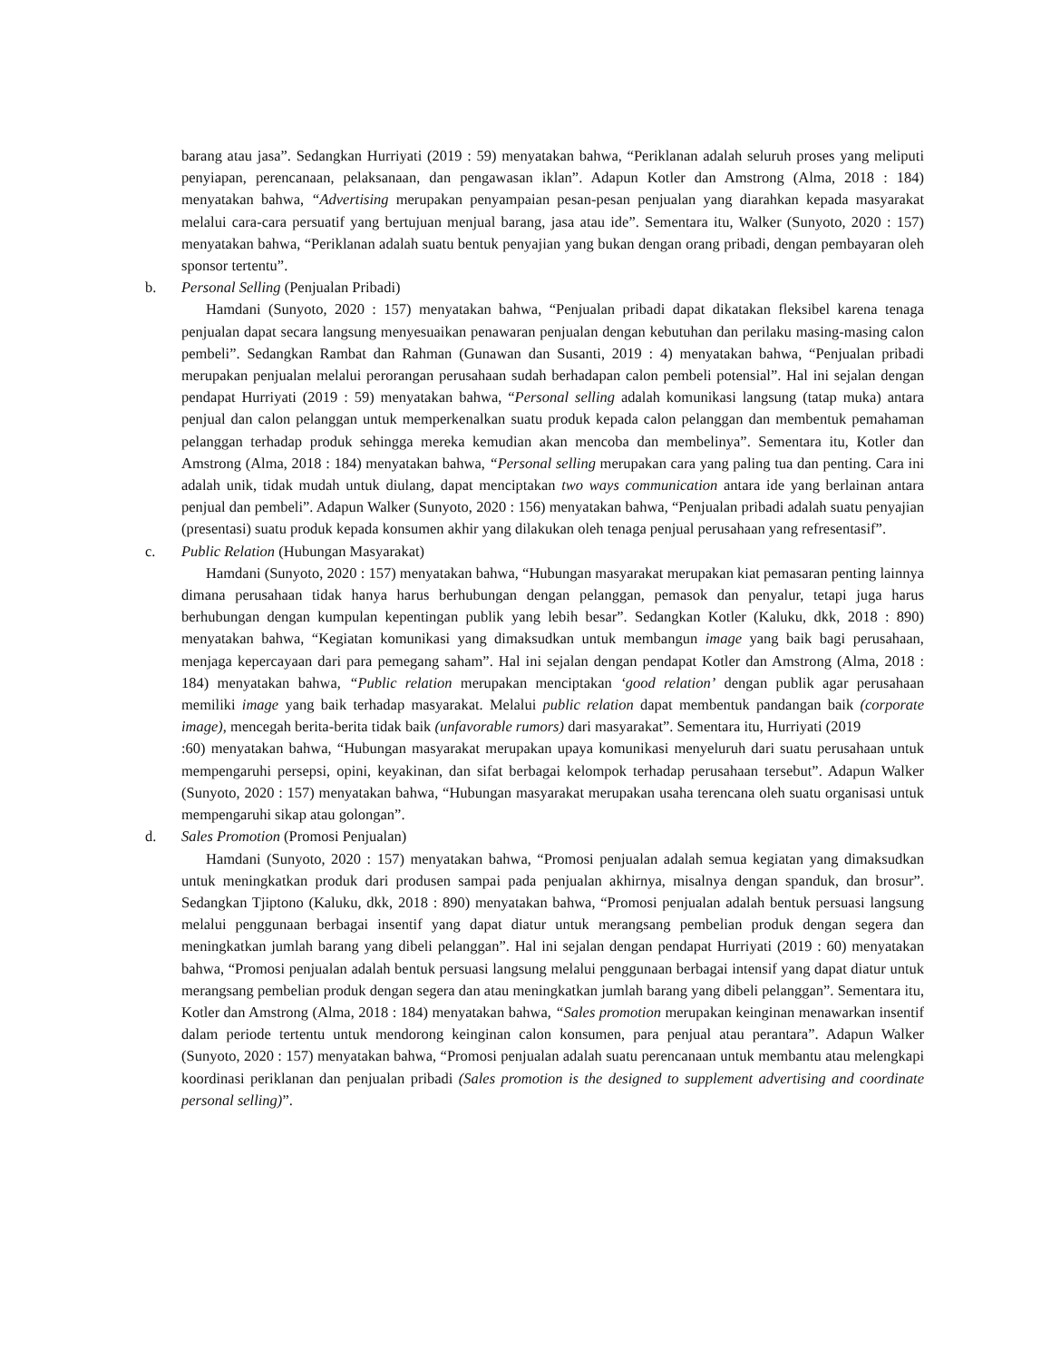barang atau jasa”. Sedangkan Hurriyati (2019 : 59) menyatakan bahwa, “Periklanan adalah seluruh proses yang meliputi penyiapan, perencanaan, pelaksanaan, dan pengawasan iklan”. Adapun Kotler dan Amstrong (Alma, 2018 : 184) menyatakan bahwa, “Advertising merupakan penyampaian pesan-pesan penjualan yang diarahkan kepada masyarakat melalui cara-cara persuatif yang bertujuan menjual barang, jasa atau ide”. Sementara itu, Walker (Sunyoto, 2020 : 157) menyatakan bahwa, “Periklanan adalah suatu bentuk penyajian yang bukan dengan orang pribadi, dengan pembayaran oleh sponsor tertentu”.
b. Personal Selling (Penjualan Pribadi)
Hamdani (Sunyoto, 2020 : 157) menyatakan bahwa, “Penjualan pribadi dapat dikatakan fleksibel karena tenaga penjualan dapat secara langsung menyesuaikan penawaran penjualan dengan kebutuhan dan perilaku masing-masing calon pembeli”. Sedangkan Rambat dan Rahman (Gunawan dan Susanti, 2019 : 4) menyatakan bahwa, “Penjualan pribadi merupakan penjualan melalui perorangan perusahaan sudah berhadapan calon pembeli potensial”. Hal ini sejalan dengan pendapat Hurriyati (2019 : 59) menyatakan bahwa, “Personal selling adalah komunikasi langsung (tatap muka) antara penjual dan calon pelanggan untuk memperkenalkan suatu produk kepada calon pelanggan dan membentuk pemahaman pelanggan terhadap produk sehingga mereka kemudian akan mencoba dan membelinya”. Sementara itu, Kotler dan Amstrong (Alma, 2018 : 184) menyatakan bahwa, “Personal selling merupakan cara yang paling tua dan penting. Cara ini adalah unik, tidak mudah untuk diulang, dapat menciptakan two ways communication antara ide yang berlainan antara penjual dan pembeli”. Adapun Walker (Sunyoto, 2020 : 156) menyatakan bahwa, “Penjualan pribadi adalah suatu penyajian (presentasi) suatu produk kepada konsumen akhir yang dilakukan oleh tenaga penjual perusahaan yang refresentasif”.
c. Public Relation (Hubungan Masyarakat)
Hamdani (Sunyoto, 2020 : 157) menyatakan bahwa, “Hubungan masyarakat merupakan kiat pemasaran penting lainnya dimana perusahaan tidak hanya harus berhubungan dengan pelanggan, pemasok dan penyalur, tetapi juga harus berhubungan dengan kumpulan kepentingan publik yang lebih besar”. Sedangkan Kotler (Kaluku, dkk, 2018 : 890) menyatakan bahwa, “Kegiatan komunikasi yang dimaksudkan untuk membangun image yang baik bagi perusahaan, menjaga kepercayaan dari para pemegang saham”. Hal ini sejalan dengan pendapat Kotler dan Amstrong (Alma, 2018 : 184) menyatakan bahwa, “Public relation merupakan menciptakan ‘good relation’ dengan publik agar perusahaan memiliki image yang baik terhadap masyarakat. Melalui public relation dapat membentuk pandangan baik (corporate image), mencegah berita-berita tidak baik (unfavorable rumors) dari masyarakat”. Sementara itu, Hurriyati (2019
:60) menyatakan bahwa, “Hubungan masyarakat merupakan upaya komunikasi menyeluruh dari suatu perusahaan untuk mempengaruhi persepsi, opini, keyakinan, dan sifat berbagai kelompok terhadap perusahaan tersebut”. Adapun Walker (Sunyoto, 2020 : 157) menyatakan bahwa, “Hubungan masyarakat merupakan usaha terencana oleh suatu organisasi untuk mempengaruhi sikap atau golongan”.
d. Sales Promotion (Promosi Penjualan)
Hamdani (Sunyoto, 2020 : 157) menyatakan bahwa, “Promosi penjualan adalah semua kegiatan yang dimaksudkan untuk meningkatkan produk dari produsen sampai pada penjualan akhirnya, misalnya dengan spanduk, dan brosur”. Sedangkan Tjiptono (Kaluku, dkk, 2018 : 890) menyatakan bahwa, “Promosi penjualan adalah bentuk persuasi langsung melalui penggunaan berbagai insentif yang dapat diatur untuk merangsang pembelian produk dengan segera dan meningkatkan jumlah barang yang dibeli pelanggan”. Hal ini sejalan dengan pendapat Hurriyati (2019 : 60) menyatakan bahwa, “Promosi penjualan adalah bentuk persuasi langsung melalui penggunaan berbagai intensif yang dapat diatur untuk merangsang pembelian produk dengan segera dan atau meningkatkan jumlah barang yang dibeli pelanggan”. Sementara itu, Kotler dan Amstrong (Alma, 2018 : 184) menyatakan bahwa, “Sales promotion merupakan keinginan menawarkan insentif dalam periode tertentu untuk mendorong keinginan calon konsumen, para penjual atau perantara”. Adapun Walker (Sunyoto, 2020 : 157) menyatakan bahwa, “Promosi penjualan adalah suatu perencanaan untuk membantu atau melengkapi koordinasi periklanan dan penjualan pribadi (Sales promotion is the designed to supplement advertising and coordinate personal selling)”.